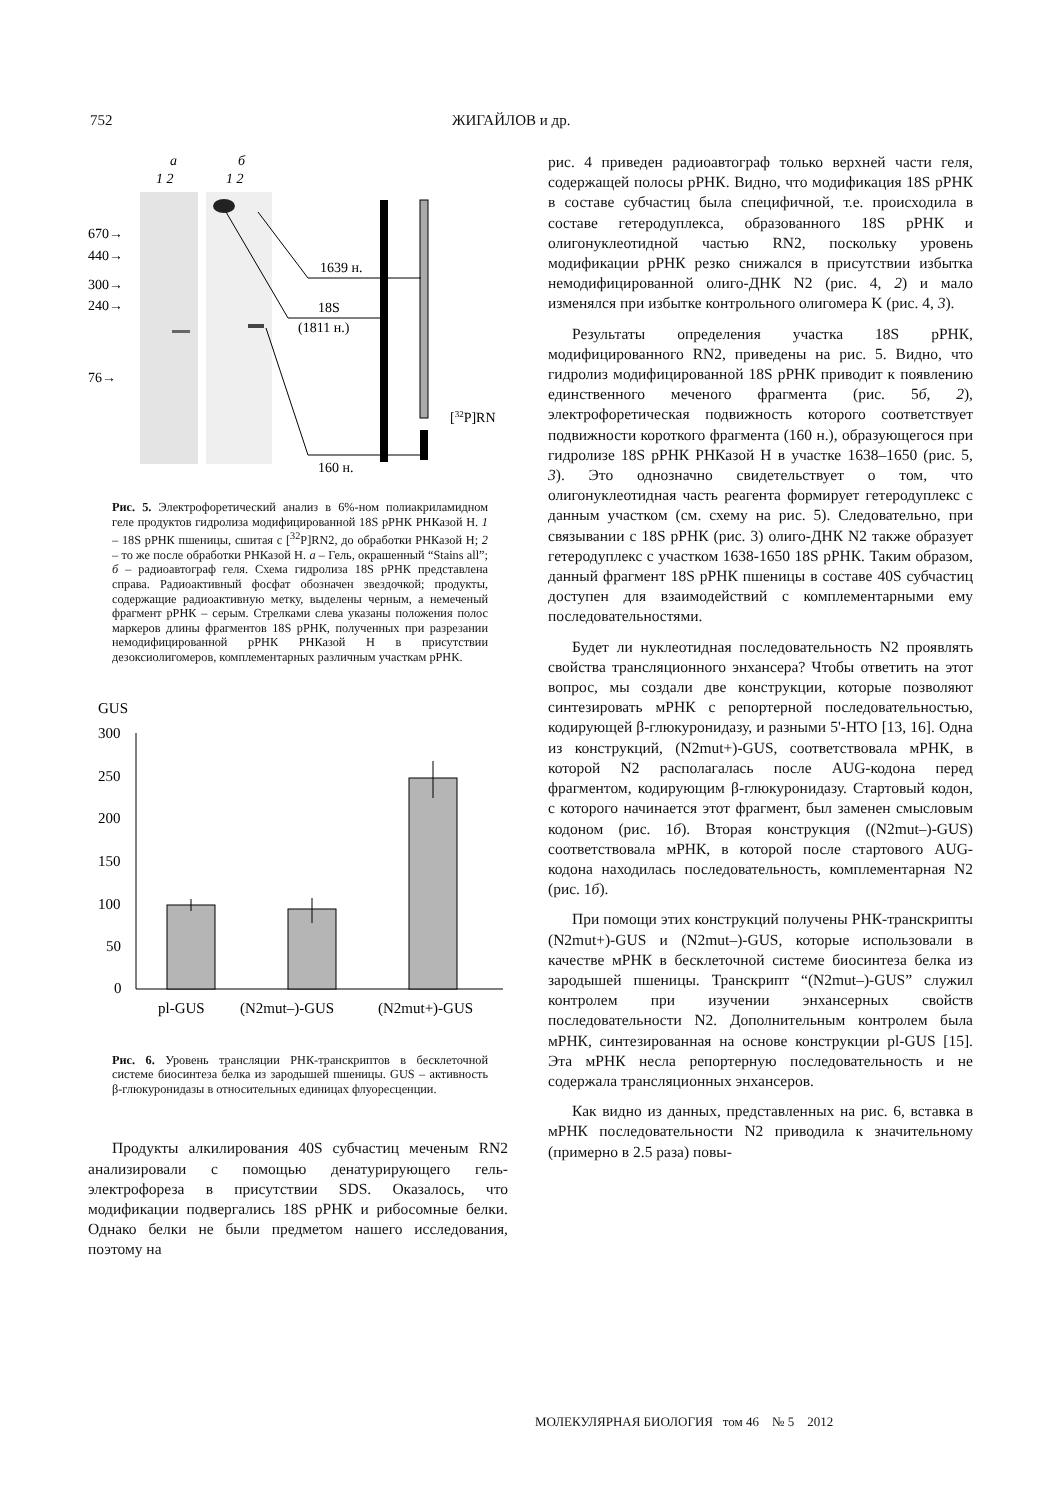752 ЖИГАЙЛОВ и др.
a
б
1 2
1 2
670→
440→
300→
240→
76→
1639 н.
18S
(1811 н.)
160 н.
[32P]RN
Рис. 5. Электрофоретический анализ в 6%-ном полиакриламидном геле продуктов гидролиза модифицированной 18S рРНК РНКазой Н. 1 – 18S рРНК пшеницы, сшитая с [<sup>32</sup>P]RN2, до обработки РНКазой Н; 2 – то же после обработки РНКазой Н. а – Гель, окрашенный “Stains all”; б – радиоавтограф геля. Схема гидролиза 18S рРНК представлена справа. Радиоактивный фосфат обозначен звездочкой; продукты, содержащие радиоактивную метку, выделены черным, а немеченый фрагмент рРНК – серым. Стрелками слева указаны положения полос маркеров длины фрагментов 18S рРНК, полученных при разрезании немодифицированной рРНК РНКазой Н в присутствии дезоксиолигомеров, комплементарных различным участкам рРНК.
GUS
300
250
200
150
100
50
0
pl-GUS
(N2mut–)-GUS
(N2mut+)-GUS
Рис. 6. Уровень трансляции РНК-транскриптов в бесклеточной системе биосинтеза белка из зародышей пшеницы. GUS – активность β-глюкуронидазы в относительных единицах флуоресценции.
Продукты алкилирования 40S субчастиц меченым RN2 анализировали с помощью денатурирующего гель-электрофореза в присутствии SDS. Оказалось, что модификации подвергались 18S рРНК и рибосомные белки. Однако белки не были предметом нашего исследования, поэтому на
рис. 4 приведен радиоавтограф только верхней части геля, содержащей полосы рРНК. Видно, что модификация 18S рРНК в составе субчастиц была специфичной, т.е. происходила в составе гетеродуплекса, образованного 18S рРНК и олигонуклеотидной частью RN2, поскольку уровень модификации рРНК резко снижался в присутствии избытка немодифицированной олиго-ДНК N2 (рис. 4, 2) и мало изменялся при избытке контрольного олигомера K (рис. 4, 3).
Результаты определения участка 18S рРНК, модифицированного RN2, приведены на рис. 5. Видно, что гидролиз модифицированной 18S рРНК приводит к появлению единственного меченого фрагмента (рис. 5б, 2), электрофоретическая подвижность которого соответствует подвижности короткого фрагмента (160 н.), образующегося при гидролизе 18S рРНК РНКазой Н в участке 1638–1650 (рис. 5, 3). Это однозначно свидетельствует о том, что олигонуклеотидная часть реагента формирует гетеродуплекс с данным участком (см. схему на рис. 5). Следовательно, при связывании с 18S рРНК (рис. 3) олиго-ДНК N2 также образует гетеродуплекс с участком 1638-1650 18S рРНК. Таким образом, данный фрагмент 18S рРНК пшеницы в составе 40S субчастиц доступен для взаимодействий с комплементарными ему последовательностями.
Будет ли нуклеотидная последовательность N2 проявлять свойства трансляционного энхансера? Чтобы ответить на этот вопрос, мы создали две конструкции, которые позволяют синтезировать мРНК с репортерной последовательностью, кодирующей β-глюкуронидазу, и разными 5'-НТО [13, 16]. Одна из конструкций, (N2mut+)-GUS, соответствовала мРНК, в которой N2 располагалась после AUG-кодона перед фрагментом, кодирующим β-глюкуронидазу. Стартовый кодон, с которого начинается этот фрагмент, был заменен смысловым кодоном (рис. 1б). Вторая конструкция ((N2mut–)-GUS) соответствовала мРНК, в которой после стартового AUG-кодона находилась последовательность, комплементарная N2 (рис. 1б).
При помощи этих конструкций получены РНК-транскрипты (N2mut+)-GUS и (N2mut–)-GUS, которые использовали в качестве мРНК в бесклеточной системе биосинтеза белка из зародышей пшеницы. Транскрипт “(N2mut–)-GUS” служил контролем при изучении энхансерных свойств последовательности N2. Дополнительным контролем была мРНК, синтезированная на основе конструкции pl-GUS [15]. Эта мРНК несла репортерную последовательность и не содержала трансляционных энхансеров.
Как видно из данных, представленных на рис. 6, вставка в мРНК последовательности N2 приводила к значительному (примерно в 2.5 раза) повы-
МОЛЕКУЛЯРНАЯ БИОЛОГИЯ том 46 № 5 2012